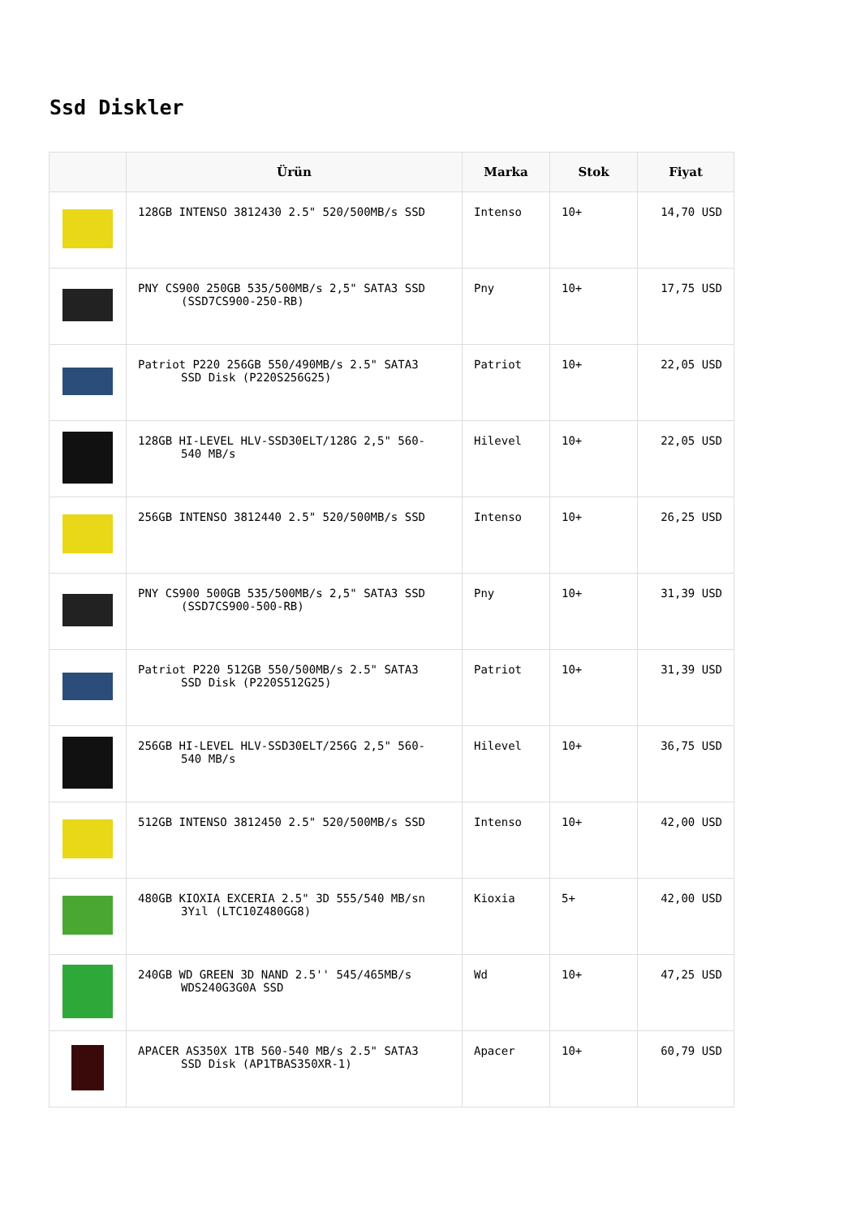Ssd Diskler
| | Ürün | Marka | Stok | Fiyat |
| --- | --- | --- | --- | --- |
| | 128GB INTENSO 3812430 2.5" 520/500MB/s SSD | Intenso | 10+ | 14,70 USD |
| | PNY CS900 250GB 535/500MB/s 2,5" SATA3 SSD (SSD7CS900-250-RB) | Pny | 10+ | 17,75 USD |
| | Patriot P220 256GB 550/490MB/s 2.5" SATA3 SSD Disk (P220S256G25) | Patriot | 10+ | 22,05 USD |
| | 128GB HI-LEVEL HLV-SSD30ELT/128G 2,5" 560- 540 MB/s | Hilevel | 10+ | 22,05 USD |
| | 256GB INTENSO 3812440 2.5" 520/500MB/s SSD | Intenso | 10+ | 26,25 USD |
| | PNY CS900 500GB 535/500MB/s 2,5" SATA3 SSD (SSD7CS900-500-RB) | Pny | 10+ | 31,39 USD |
| | Patriot P220 512GB 550/500MB/s 2.5" SATA3 SSD Disk (P220S512G25) | Patriot | 10+ | 31,39 USD |
| | 256GB HI-LEVEL HLV-SSD30ELT/256G 2,5" 560- 540 MB/s | Hilevel | 10+ | 36,75 USD |
| | 512GB INTENSO 3812450 2.5" 520/500MB/s SSD | Intenso | 10+ | 42,00 USD |
| | 480GB KIOXIA EXCERIA 2.5" 3D 555/540 MB/sn 3Yıl (LTC10Z480GG8) | Kioxia | 5+ | 42,00 USD |
| | 240GB WD GREEN 3D NAND 2.5'' 545/465MB/s WDS240G3G0A SSD | Wd | 10+ | 47,25 USD |
| | APACER AS350X 1TB 560-540 MB/s 2.5" SATA3 SSD Disk (AP1TBAS350XR-1) | Apacer | 10+ | 60,79 USD |